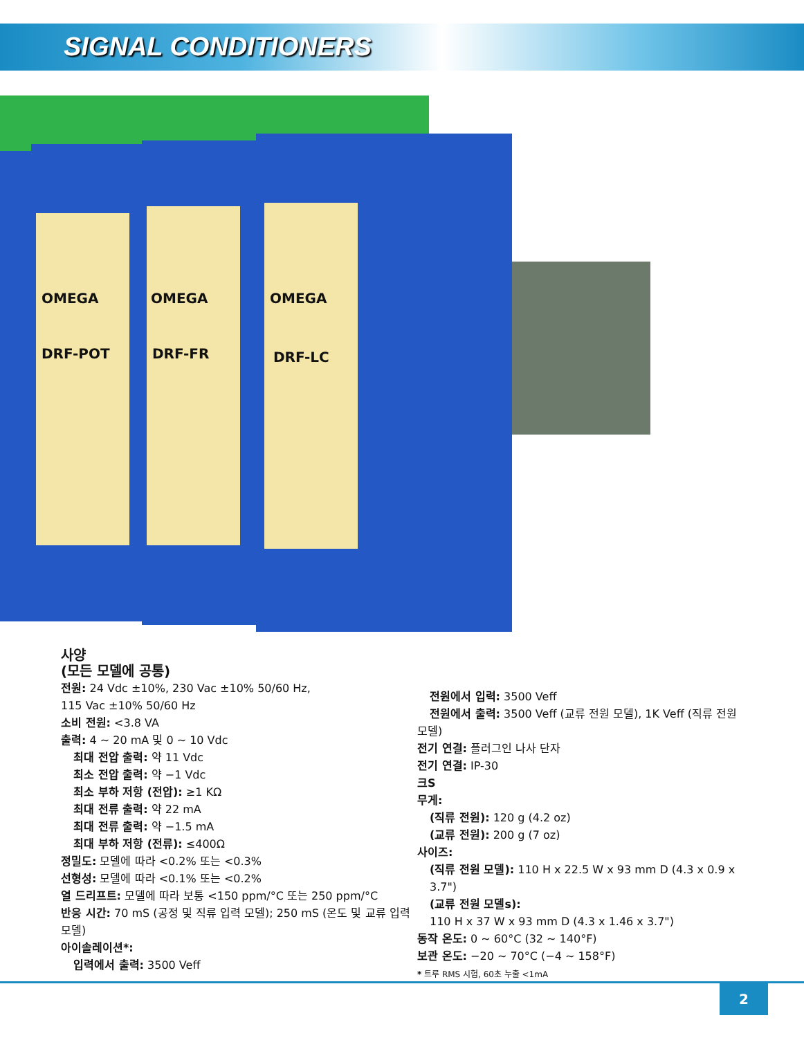SIGNAL CONDITIONERS
OMEGA
OMEGA
OMEGA
DRF-POT
DRF-FR
DRF-LC
사양
(모든 모델에 공통)
전원: 24 Vdc ±10%, 230 Vac ±10% 50/60 Hz,
115 Vac ±10% 50/60 Hz
소비 전원: <3.8 VA
출력: 4 ~ 20 mA 및 0 ~ 10 Vdc
최대 전압 출력: 약 11 Vdc
최소 전압 출력: 약 −1 Vdc
최소 부하 저항 (전압): ≥1 KΩ
최대 전류 출력: 약 22 mA
최대 전류 출력: 약 −1.5 mA
최대 부하 저항 (전류): ≤400Ω
정밀도: 모델에 따라 <0.2% 또는 <0.3%
선형성: 모델에 따라 <0.1% 또는 <0.2%
열 드리프트: 모델에 따라 보통 <150 ppm/°C 또는 250 ppm/°C
반응 시간: 70 mS (공정 및 직류 입력 모델); 250 mS (온도 및 교류 입력 모델)
아이솔레이션*:
입력에서 출력: 3500 Veff
전원에서 입력: 3500 Veff
전원에서 출력: 3500 Veff (교류 전원 모델), 1K Veff (직류 전원
모델)
전기 연결: 플러그인 나사 단자
전기 연결: IP-30
크S
무게:
(직류 전원): 120 g (4.2 oz)
(교류 전원): 200 g (7 oz)
사이즈:
(직류 전원 모델): 110 H x 22.5 W x 93 mm D (4.3 x 0.9 x 3.7")
(교류 전원 모델s):
110 H x 37 W x 93 mm D (4.3 x 1.46 x 3.7")
동작 온도: 0 ~ 60°C (32 ~ 140°F)
보관 온도: −20 ~ 70°C (−4 ~ 158°F)
* 트루 RMS 시험, 60초 누출 <1mA
2